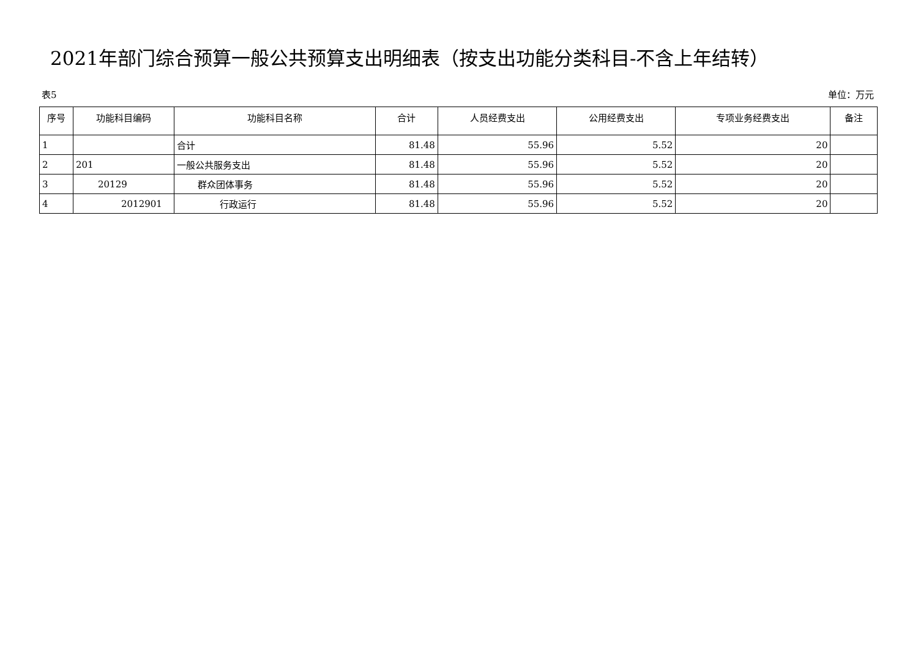2021年部门综合预算一般公共预算支出明细表（按支出功能分类科目-不含上年结转）
表5 单位：万元
| 序号 | 功能科目编码 | 功能科目名称 | 合计 | 人员经费支出 | 公用经费支出 | 专项业务经费支出 | 备注 |
| --- | --- | --- | --- | --- | --- | --- | --- |
| 1 | | 合计 | 81.48 | 55.96 | 5.52 | 20 | |
| 2 | 201 | 一般公共服务支出 | 81.48 | 55.96 | 5.52 | 20 | |
| 3 | 20129 | 群众团体事务 | 81.48 | 55.96 | 5.52 | 20 | |
| 4 | 2012901 | 行政运行 | 81.48 | 55.96 | 5.52 | 20 | |